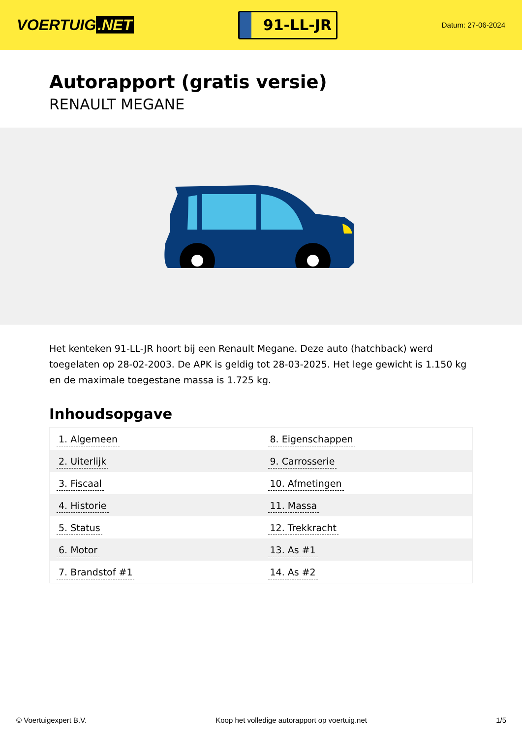VOERTUIG.NET
91-LL-JR
Datum: 27-06-2024
Autorapport (gratis versie)
RENAULT MEGANE
Het kenteken 91-LL-JR hoort bij een Renault Megane. Deze auto (hatchback) werd toegelaten op 28-02-2003. De APK is geldig tot 28-03-2025. Het lege gewicht is 1.150 kg en de maximale toegestane massa is 1.725 kg.
Inhoudsopgave
| 1. Algemeen | 8. Eigenschappen |
| 2. Uiterlijk | 9. Carrosserie |
| 3. Fiscaal | 10. Afmetingen |
| 4. Historie | 11. Massa |
| 5. Status | 12. Trekkracht |
| 6. Motor | 13. As #1 |
| 7. Brandstof #1 | 14. As #2 |
© Voertuigexpert B.V. Koop het volledige autorapport op voertuig.net 1/5